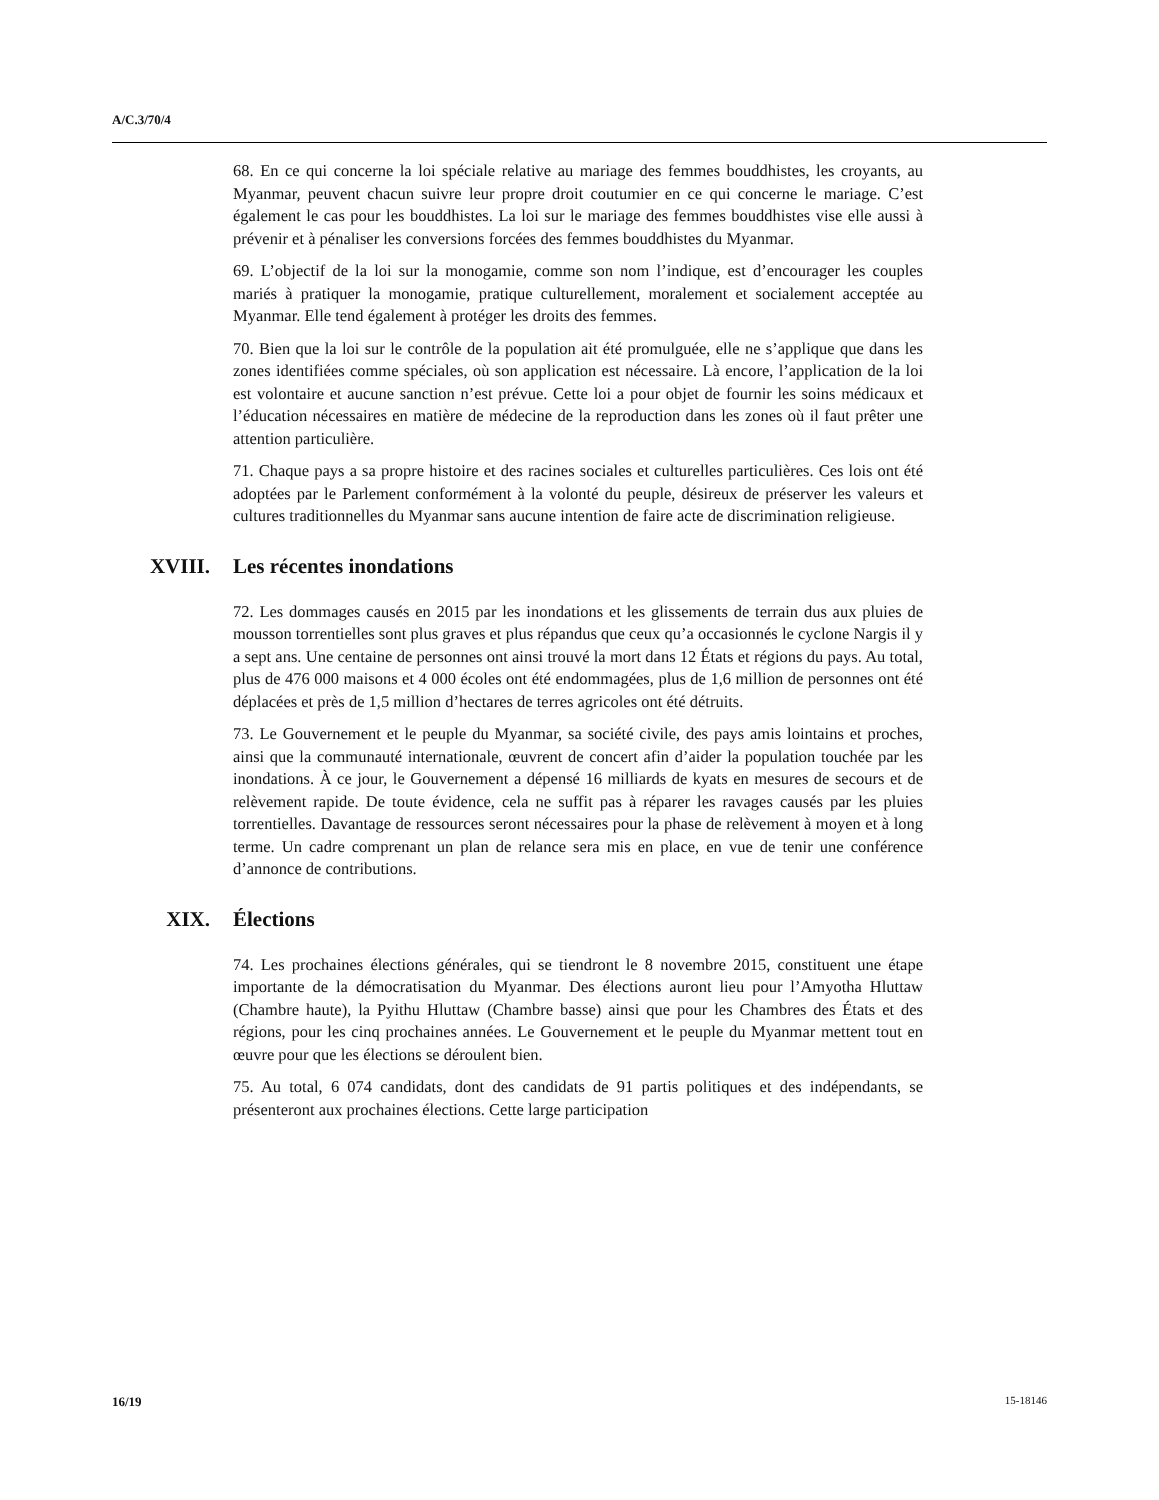A/C.3/70/4
68. En ce qui concerne la loi spéciale relative au mariage des femmes bouddhistes, les croyants, au Myanmar, peuvent chacun suivre leur propre droit coutumier en ce qui concerne le mariage. C’est également le cas pour les bouddhistes. La loi sur le mariage des femmes bouddhistes vise elle aussi à prévenir et à pénaliser les conversions forcées des femmes bouddhistes du Myanmar.
69. L’objectif de la loi sur la monogamie, comme son nom l’indique, est d’encourager les couples mariés à pratiquer la monogamie, pratique culturellement, moralement et socialement acceptée au Myanmar. Elle tend également à protéger les droits des femmes.
70. Bien que la loi sur le contrôle de la population ait été promulguée, elle ne s’applique que dans les zones identifiées comme spéciales, où son application est nécessaire. Là encore, l’application de la loi est volontaire et aucune sanction n’est prévue. Cette loi a pour objet de fournir les soins médicaux et l’éducation nécessaires en matière de médecine de la reproduction dans les zones où il faut prêter une attention particulière.
71. Chaque pays a sa propre histoire et des racines sociales et culturelles particulières. Ces lois ont été adoptées par le Parlement conformément à la volonté du peuple, désireux de préserver les valeurs et cultures traditionnelles du Myanmar sans aucune intention de faire acte de discrimination religieuse.
XVIII. Les récentes inondations
72. Les dommages causés en 2015 par les inondations et les glissements de terrain dus aux pluies de mousson torrentielles sont plus graves et plus répandus que ceux qu’a occasionnés le cyclone Nargis il y a sept ans. Une centaine de personnes ont ainsi trouvé la mort dans 12 États et régions du pays. Au total, plus de 476 000 maisons et 4 000 écoles ont été endommagées, plus de 1,6 million de personnes ont été déplacées et près de 1,5 million d’hectares de terres agricoles ont été détruits.
73. Le Gouvernement et le peuple du Myanmar, sa société civile, des pays amis lointains et proches, ainsi que la communauté internationale, œuvrent de concert afin d’aider la population touchée par les inondations. À ce jour, le Gouvernement a dépensé 16 milliards de kyats en mesures de secours et de relèvement rapide. De toute évidence, cela ne suffit pas à réparer les ravages causés par les pluies torrentielles. Davantage de ressources seront nécessaires pour la phase de relèvement à moyen et à long terme. Un cadre comprenant un plan de relance sera mis en place, en vue de tenir une conférence d’annonce de contributions.
XIX. Élections
74. Les prochaines élections générales, qui se tiendront le 8 novembre 2015, constituent une étape importante de la démocratisation du Myanmar. Des élections auront lieu pour l’Amyotha Hluttaw (Chambre haute), la Pyithu Hluttaw (Chambre basse) ainsi que pour les Chambres des États et des régions, pour les cinq prochaines années. Le Gouvernement et le peuple du Myanmar mettent tout en œuvre pour que les élections se déroulent bien.
75. Au total, 6 074 candidats, dont des candidats de 91 partis politiques et des indépendants, se présenteront aux prochaines élections. Cette large participation
16/19 15-18146